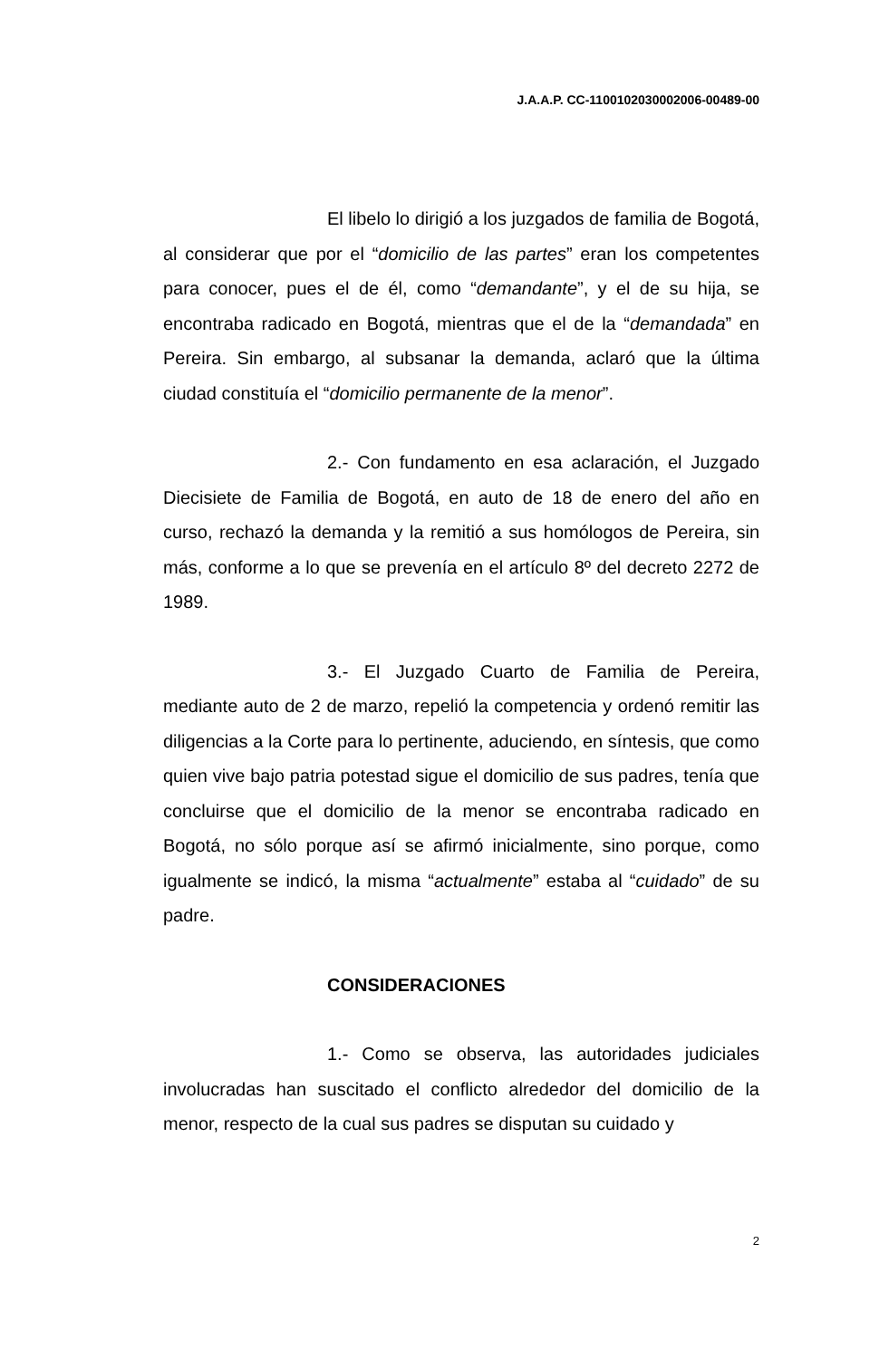J.A.A.P. CC-1100102030002006-00489-00
El libelo lo dirigió a los juzgados de familia de Bogotá, al considerar que por el “domicilio de las partes” eran los competentes para conocer, pues el de él, como “demandante”, y el de su hija, se encontraba radicado en Bogotá, mientras que el de la “demandada” en Pereira. Sin embargo, al subsanar la demanda, aclaró que la última ciudad constituía el “domicilio permanente de la menor”.
2.- Con fundamento en esa aclaración, el Juzgado Diecisiete de Familia de Bogotá, en auto de 18 de enero del año en curso, rechazó la demanda y la remitió a sus homólogos de Pereira, sin más, conforme a lo que se prevenía en el artículo 8º del decreto 2272 de 1989.
3.- El Juzgado Cuarto de Familia de Pereira, mediante auto de 2 de marzo, repelió la competencia y ordenó remitir las diligencias a la Corte para lo pertinente, aduciendo, en síntesis, que como quien vive bajo patria potestad sigue el domicilio de sus padres, tenía que concluirse que el domicilio de la menor se encontraba radicado en Bogotá, no sólo porque así se afirmó inicialmente, sino porque, como igualmente se indicó, la misma “actualmente” estaba al “cuidado” de su padre.
CONSIDERACIONES
1.- Como se observa, las autoridades judiciales involucradas han suscitado el conflicto alrededor del domicilio de la menor, respecto de la cual sus padres se disputan su cuidado y
2